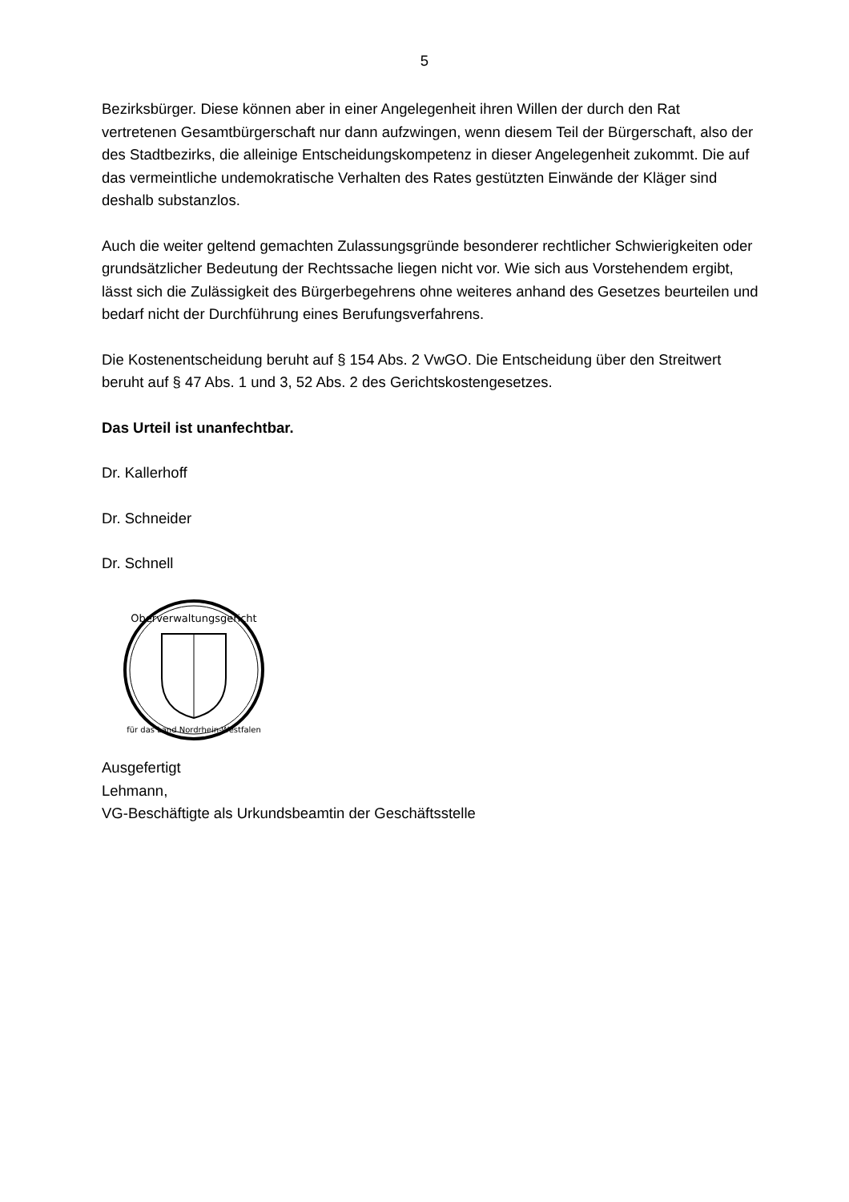5
Bezirksbürger. Diese können aber in einer Angelegenheit ihren Willen der durch den Rat vertretenen Gesamtbürgerschaft nur dann aufzwingen, wenn diesem Teil der Bürgerschaft, also der des Stadtbezirks, die alleinige Entscheidungskompetenz in dieser Angelegenheit zukommt. Die auf das vermeintliche undemokratische Verhalten des Rates gestützten Einwände der Kläger sind deshalb substanzlos.
Auch die weiter geltend gemachten Zulassungsgründe besonderer rechtlicher Schwierigkeiten oder grundsätzlicher Bedeutung der Rechtssache liegen nicht vor. Wie sich aus Vorstehendem ergibt, lässt sich die Zulässigkeit des Bürgerbegehrens ohne weiteres anhand des Gesetzes beurteilen und bedarf nicht der Durchführung eines Berufungsverfahrens.
Die Kostenentscheidung beruht auf § 154 Abs. 2 VwGO. Die Entscheidung über den Streitwert beruht auf § 47 Abs. 1 und 3, 52 Abs. 2 des Gerichtskostengesetzes.
Das Urteil ist unanfechtbar.
Dr. Kallerhoff
Dr. Schneider
Dr. Schnell
Oberverwaltungsgericht
für das Land Nordrhein-Westfalen
Ausgefertigt
Lehmann,
VG-Beschäftigte als Urkundsbeamtin der Geschäftsstelle